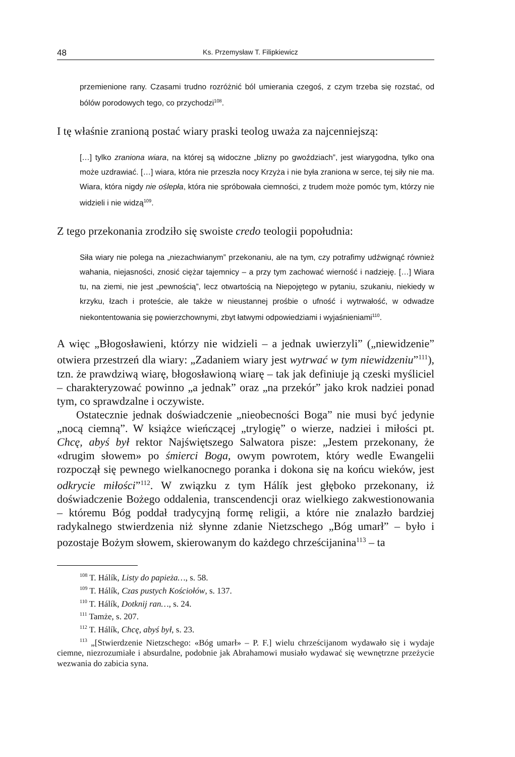48 Ks. Przemysław T. Filipkiewicz
przemienione rany. Czasami trudno rozróżnić ból umierania czegoś, z czym trzeba się rozstać, od bólów porodowych tego, co przychodzi<sup>108</sup>.
I tę właśnie zranioną postać wiary praski teolog uważa za najcenniejszą:
[…] tylko zraniona wiara, na której są widoczne „blizny po gwoździach”, jest wiarygodna, tylko ona może uzdrawiać. […] wiara, która nie przeszła nocy Krzyża i nie była zraniona w serce, tej siły nie ma. Wiara, która nigdy nie oślepła, która nie spróbowała ciemności, z trudem może pomóc tym, którzy nie widzieli i nie widzą<sup>109</sup>.
Z tego przekonania zrodziło się swoiste credo teologii popołudnia:
Siła wiary nie polega na „niezachwianym” przekonaniu, ale na tym, czy potrafimy udźwignąć również wahania, niejasności, znosić ciężar tajemnicy – a przy tym zachować wierność i nadzieję. […] Wiara tu, na ziemi, nie jest „pewnością”, lecz otwartością na Niepojętego w pytaniu, szukaniu, niekiedy w krzyku, łzach i proteście, ale także w nieustannej prośbie o ufność i wytrwałość, w odwadze niekontentowania się powierzchownymi, zbyt łatwymi odpowiedziami i wyjaśnieniami<sup>110</sup>.
A więc „Błogosławieni, którzy nie widzieli – a jednak uwierzyli” („niewidzenie” otwiera przestrzeń dla wiary: „Zadaniem wiary jest wytrwać w tym niewidzeniu”<sup>111</sup>), tzn. że prawdziwą wiarę, błogosławioną wiarę – tak jak definiuje ją czeski myśliciel – charakteryzować powinno „a jednak” oraz „na przekór” jako krok nadziei ponad tym, co sprawdzalne i oczywiste.
Ostatecznie jednak doświadczenie „nieobecności Boga” nie musi być jedynie „nocą ciemną”. W książce wieńczącej „trylogię” o wierze, nadziei i miłości pt. Chcę, abyś był rektor Najświętszego Salwatora pisze: „Jestem przekonany, że «drugim słowem» po śmierci Boga, owym powrotem, który wedle Ewangelii rozpoczął się pewnego wielkanocnego poranka i dokona się na końcu wieków, jest odkrycie miłości”<sup>112</sup>. W związku z tym Hálík jest głęboko przekonany, iż doświadczenie Bożego oddalenia, transcendencji oraz wielkiego zakwestionowania – któremu Bóg poddał tradycyjną formę religii, a które nie znalazło bardziej radykalnego stwierdzenia niż słynne zdanie Nietzschego „Bóg umarł” – było i pozostaje Bożym słowem, skierowanym do każdego chrześcijanina<sup>113</sup> – ta
<sup>108</sup> T. Hálík, Listy do papieża…, s. 58.
<sup>109</sup> T. Hálík, Czas pustych Kościołów, s. 137.
<sup>110</sup> T. Hálík, Dotknij ran…, s. 24.
<sup>111</sup> Tamże, s. 207.
<sup>112</sup> T. Hálík, Chcę, abyś był, s. 23.
<sup>113</sup> „[Stwierdzenie Nietzschego: «Bóg umarł» – P. F.] wielu chrześcijanom wydawało się i wydaje ciemne, niezrozumiałe i absurdalne, podobnie jak Abrahamowi musiało wydawać się wewnętrzne przeżycie wezwania do zabicia syna.